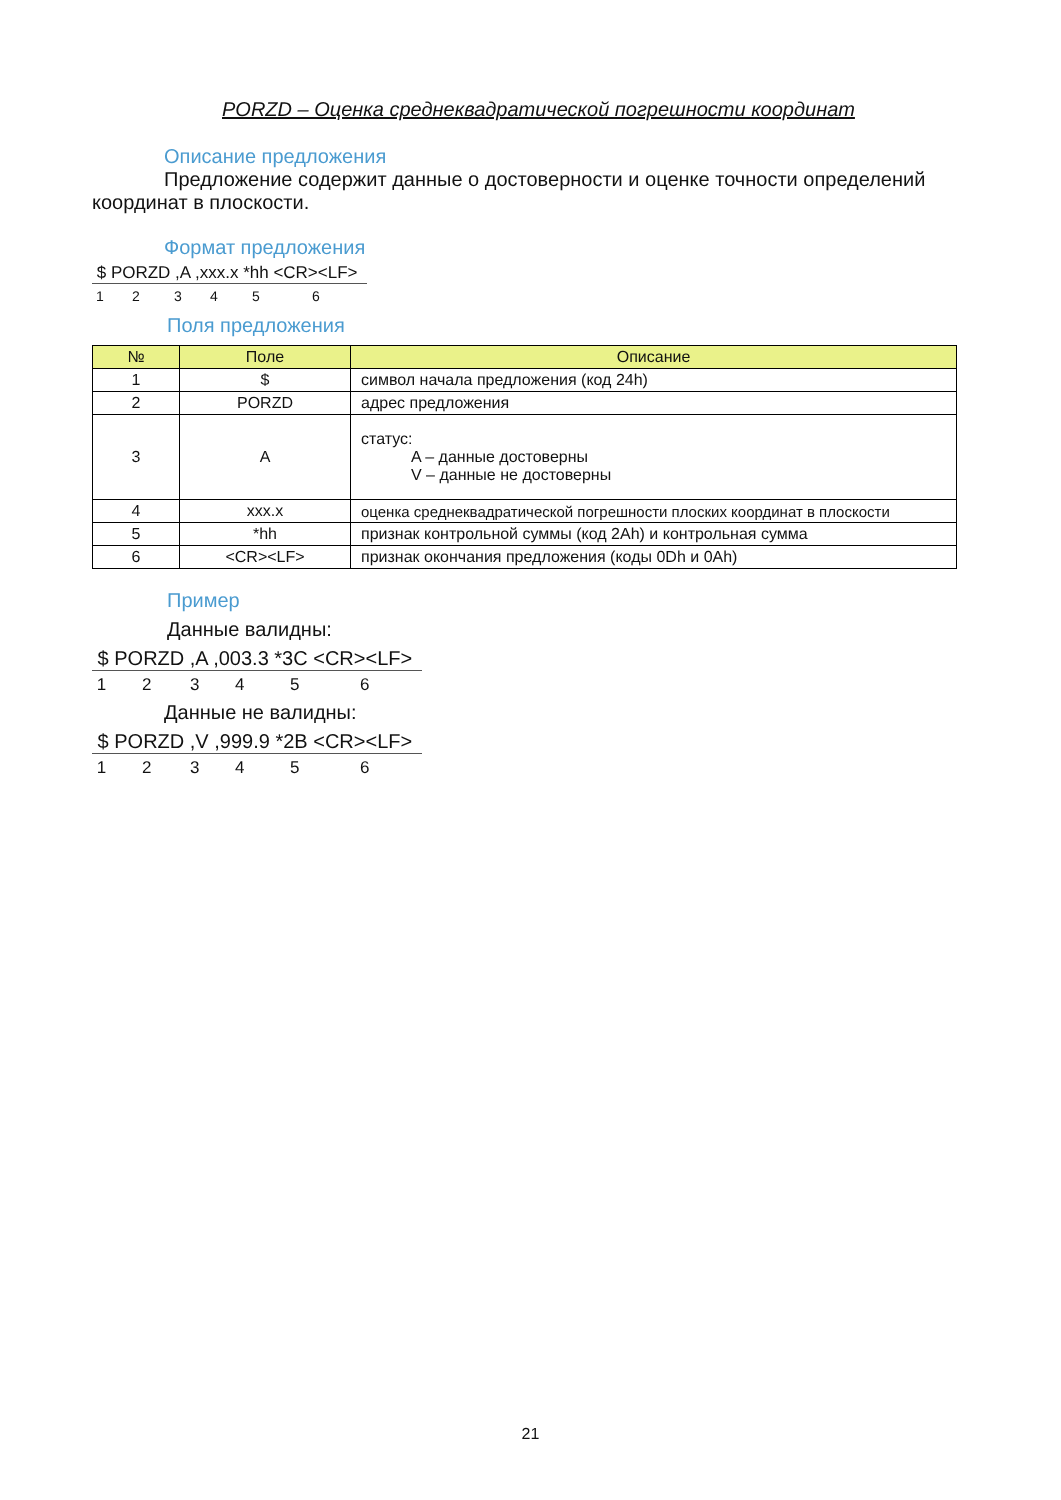PORZD – Оценка среднеквадратической погрешности координат
Описание предложения
Предложение содержит данные о достоверности и оценке точности определений координат в плоскости.
Формат предложения
$ PORZD ,A ,xxx.x *hh <CR><LF>
123456
Поля предложения
| № | Поле | Описание |
| --- | --- | --- |
| 1 | $ | символ начала предложения (код 24h) |
| 2 | PORZD | адрес предложения |
| 3 | A | статус: A – данные достоверны V – данные не достоверны |
| 4 | xxx.x | оценка среднеквадратической погрешности плоских координат в плоскости |
| 5 | *hh | признак контрольной суммы (код 2Ah) и контрольная сумма |
| 6 | <CR><LF> | признак окончания предложения (коды 0Dh и 0Ah) |
Пример
Данные валидны:
$ PORZD ,A ,003.3 *3C <CR><LF>
123456
Данные не валидны:
$ PORZD ,V ,999.9 *2B <CR><LF>
123456
21